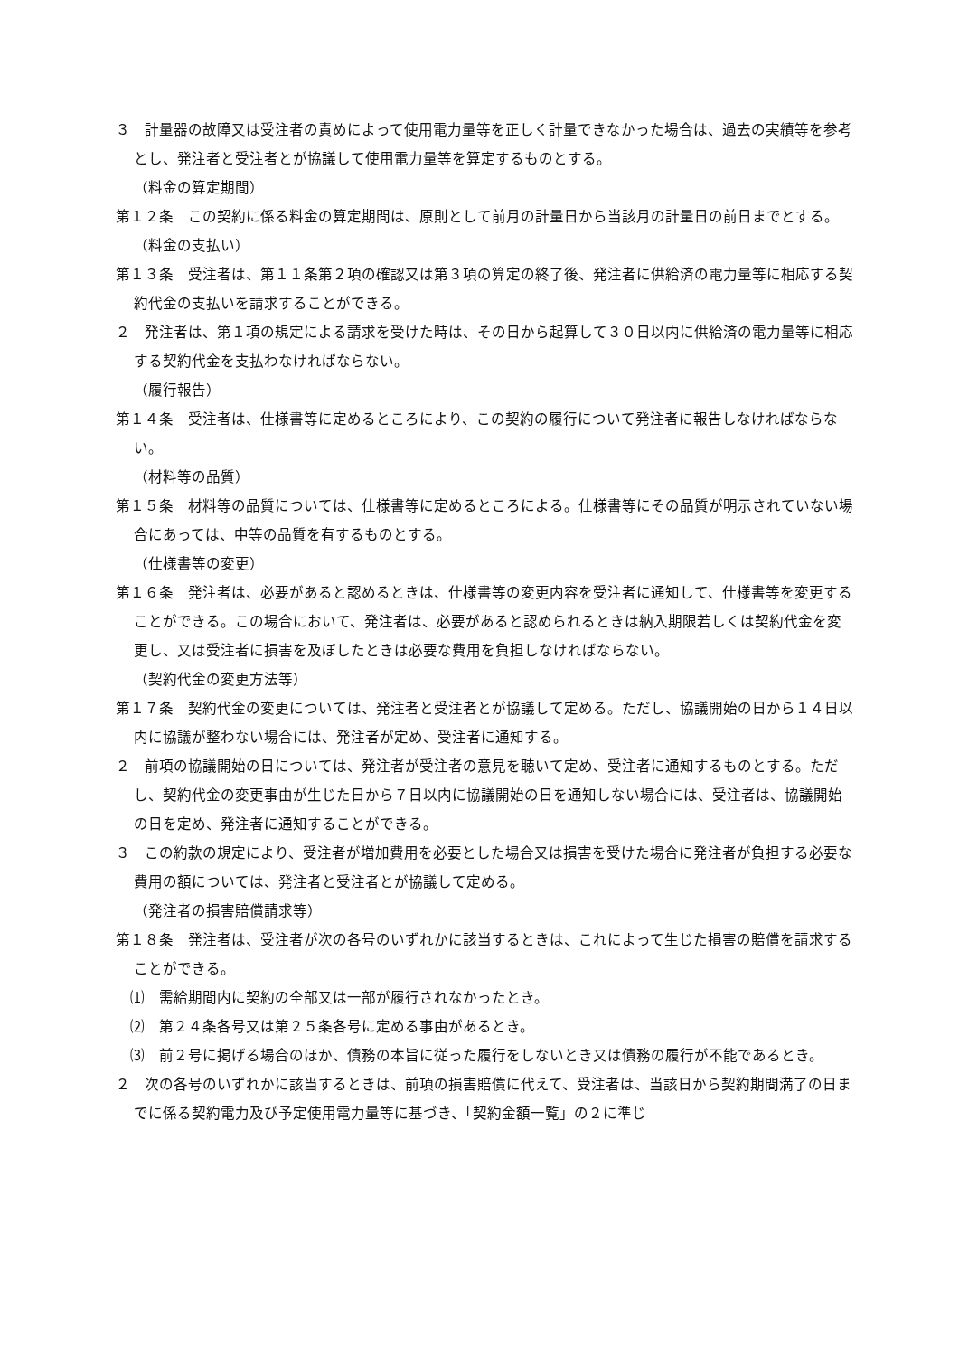３　計量器の故障又は受注者の責めによって使用電力量等を正しく計量できなかった場合は、過去の実績等を参考とし、発注者と受注者とが協議して使用電力量等を算定するものとする。
（料金の算定期間）
第１２条　この契約に係る料金の算定期間は、原則として前月の計量日から当該月の計量日の前日までとする。
（料金の支払い）
第１３条　受注者は、第１１条第２項の確認又は第３項の算定の終了後、発注者に供給済の電力量等に相応する契約代金の支払いを請求することができる。
２　発注者は、第１項の規定による請求を受けた時は、その日から起算して３０日以内に供給済の電力量等に相応する契約代金を支払わなければならない。
（履行報告）
第１４条　受注者は、仕様書等に定めるところにより、この契約の履行について発注者に報告しなければならない。
（材料等の品質）
第１５条　材料等の品質については、仕様書等に定めるところによる。仕様書等にその品質が明示されていない場合にあっては、中等の品質を有するものとする。
（仕様書等の変更）
第１６条　発注者は、必要があると認めるときは、仕様書等の変更内容を受注者に通知して、仕様書等を変更することができる。この場合において、発注者は、必要があると認められるときは納入期限若しくは契約代金を変更し、又は受注者に損害を及ぼしたときは必要な費用を負担しなければならない。
（契約代金の変更方法等）
第１７条　契約代金の変更については、発注者と受注者とが協議して定める。ただし、協議開始の日から１４日以内に協議が整わない場合には、発注者が定め、受注者に通知する。
２　前項の協議開始の日については、発注者が受注者の意見を聴いて定め、受注者に通知するものとする。ただし、契約代金の変更事由が生じた日から７日以内に協議開始の日を通知しない場合には、受注者は、協議開始の日を定め、発注者に通知することができる。
３　この約款の規定により、受注者が増加費用を必要とした場合又は損害を受けた場合に発注者が負担する必要な費用の額については、発注者と受注者とが協議して定める。
（発注者の損害賠償請求等）
第１８条　発注者は、受注者が次の各号のいずれかに該当するときは、これによって生じた損害の賠償を請求することができる。
⑴　需給期間内に契約の全部又は一部が履行されなかったとき。
⑵　第２４条各号又は第２５条各号に定める事由があるとき。
⑶　前２号に掲げる場合のほか、債務の本旨に従った履行をしないとき又は債務の履行が不能であるとき。
２　次の各号のいずれかに該当するときは、前項の損害賠償に代えて、受注者は、当該日から契約期間満了の日までに係る契約電力及び予定使用電力量等に基づき、「契約金額一覧」の２に準じ